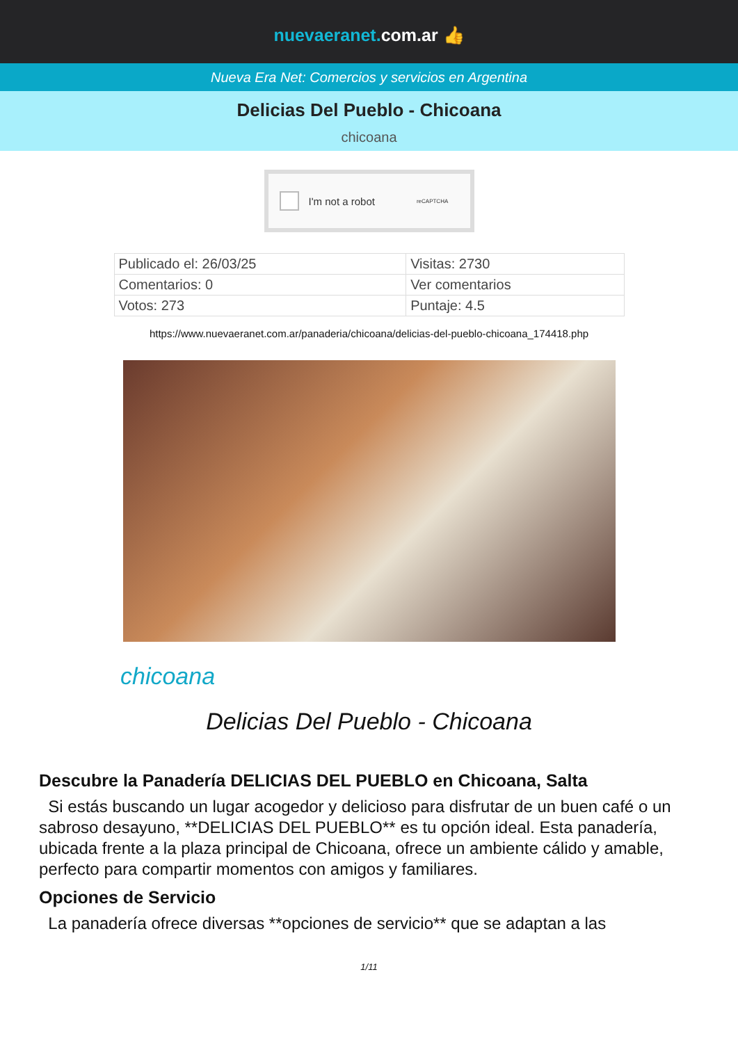nuevaeranet. com.ar 👍
Nueva Era Net: Comercios y servicios en Argentina
Delicias Del Pueblo - Chicoana
chicoana
I'm not a robot reCAPTCHA
| Publicado el: 26/03/25 | Visitas: 2730 |
| Comentarios: 0 | Ver comentarios |
| Votos: 273 | Puntaje: 4.5 |
https://www.nuevaeranet.com.ar/panaderia/chicoana/delicias-del-pueblo-chicoana_174418.php
chicoana
Delicias Del Pueblo - Chicoana
Descubre la Panadería DELICIAS DEL PUEBLO en Chicoana, Salta
Si estás buscando un lugar acogedor y delicioso para disfrutar de un buen café o un sabroso desayuno, **DELICIAS DEL PUEBLO** es tu opción ideal. Esta panadería, ubicada frente a la plaza principal de Chicoana, ofrece un ambiente cálido y amable, perfecto para compartir momentos con amigos y familiares.
Opciones de Servicio
La panadería ofrece diversas **opciones de servicio** que se adaptan a las
1/11